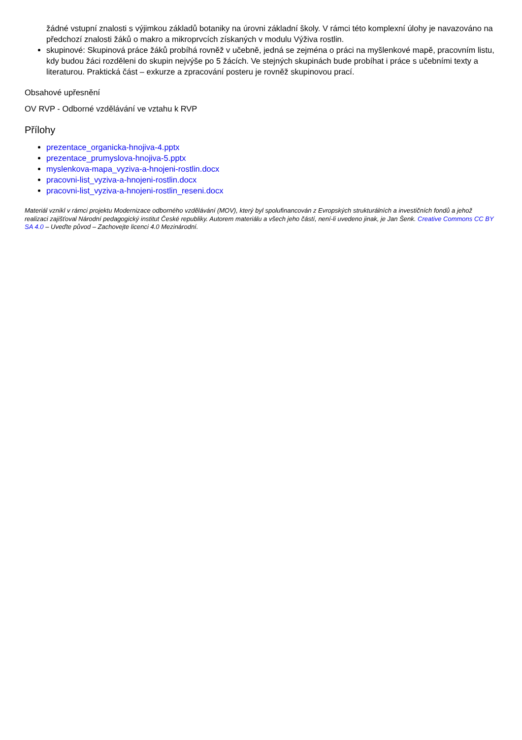žádné vstupní znalosti s výjimkou základů botaniky na úrovni základní školy. V rámci této komplexní úlohy je navazováno na předchozí znalosti žáků o makro a mikroprvcích získaných v modulu Výživa rostlin.
skupinové: Skupinová práce žáků probíhá rovněž v učebně, jedná se zejména o práci na myšlenkové mapě, pracovním listu, kdy budou žáci rozděleni do skupin nejvýše po 5 žácích. Ve stejných skupinách bude probíhat i práce s učebními texty a literaturou. Praktická část – exkurze a zpracování posteru je rovněž skupinovou prací.
Obsahové upřesnění
OV RVP - Odborné vzdělávání ve vztahu k RVP
Přílohy
prezentace_organicka-hnojiva-4.pptx
prezentace_prumyslova-hnojiva-5.pptx
myslenkova-mapa_vyziva-a-hnojeni-rostlin.docx
pracovni-list_vyziva-a-hnojeni-rostlin.docx
pracovni-list_vyziva-a-hnojeni-rostlin_reseni.docx
Materiál vznikl v rámci projektu Modernizace odborného vzdělávání (MOV), který byl spolufinancován z Evropských strukturálních a investičních fondů a jehož realizaci zajišťoval Národní pedagogický institut České republiky. Autorem materiálu a všech jeho částí, není-li uvedeno jinak, je Jan Šenk. Creative Commons CC BY SA 4.0 – Uveďte původ – Zachovejte licenci 4.0 Mezinárodní.